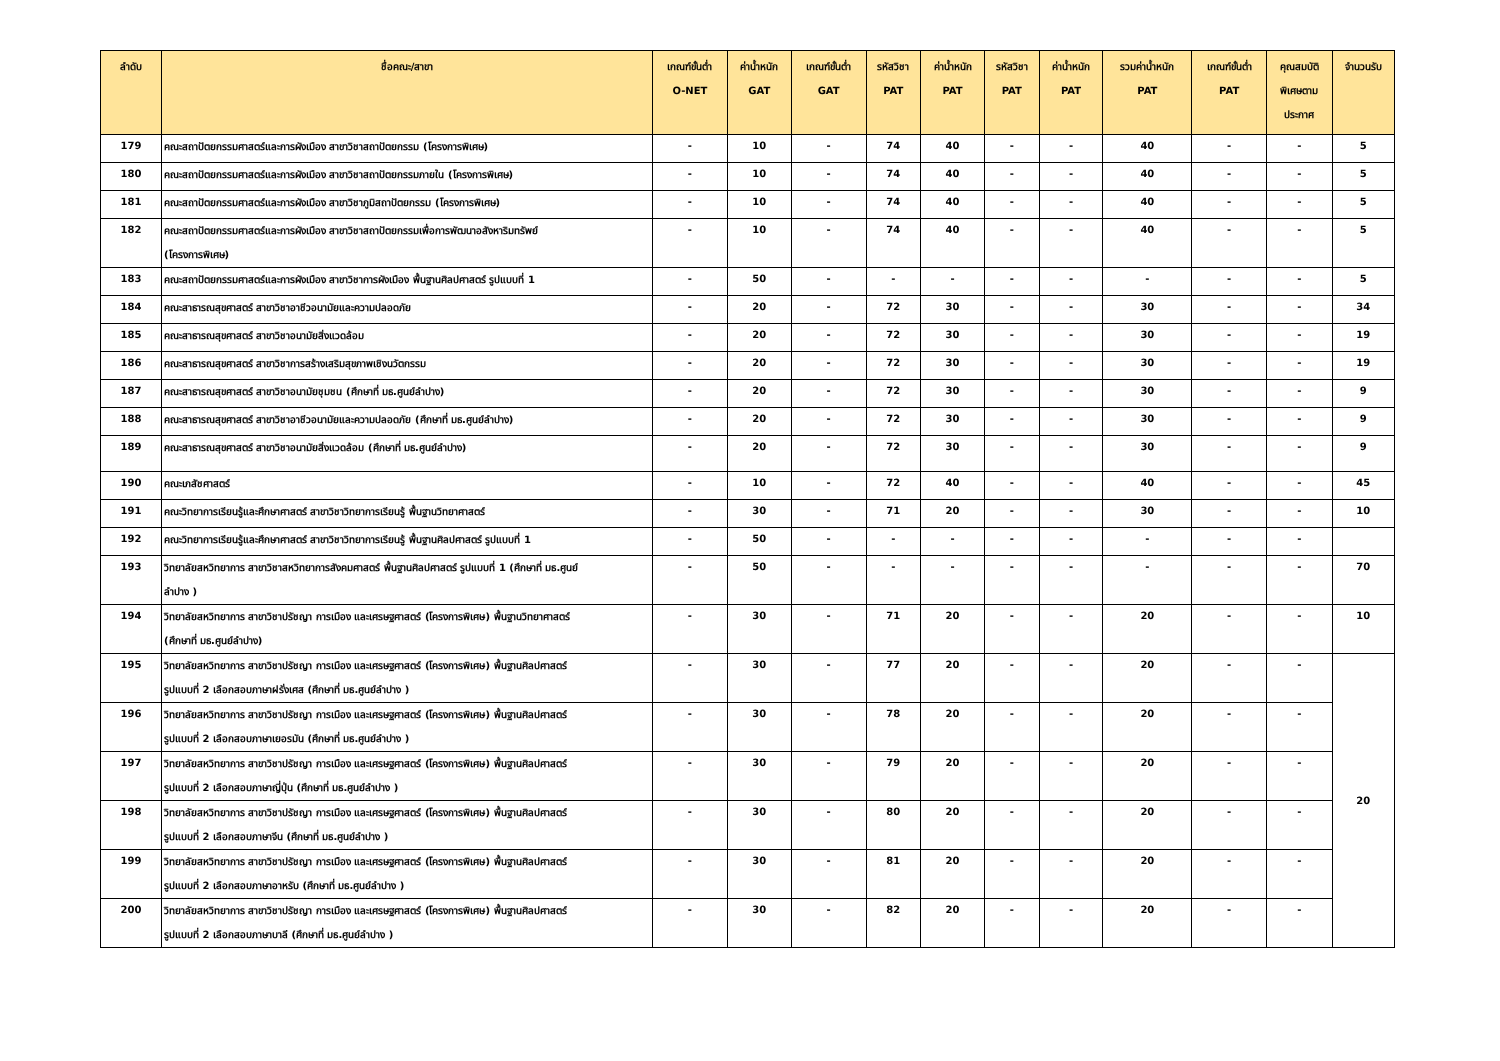| ลำดับ | ชื่อคณะ/สาขา | เกณฑ์ขั้นต่ำ O-NET | ค่าน้ำหนัก GAT | เกณฑ์ขั้นต่ำ GAT | รหัสวิชา PAT | ค่าน้ำหนัก PAT | รหัสวิชา PAT | ค่าน้ำหนัก PAT | รวมค่าน้ำหนัก PAT | เกณฑ์ขั้นต่ำ PAT | คุณสมบัติ พิเศษตาม ประกาศ | จำนวนรับ |
| --- | --- | --- | --- | --- | --- | --- | --- | --- | --- | --- | --- | --- |
| 179 | คณะสถาปัตยกรรมศาสตร์และการผังเมือง สาขาวิชาสถาปัตยกรรม (โครงการพิเศษ) | - | 10 | - | 74 | 40 | - | - | 40 | - | - | 5 |
| 180 | คณะสถาปัตยกรรมศาสตร์และการผังเมือง สาขาวิชาสถาปัตยกรรมภายใน (โครงการพิเศษ) | - | 10 | - | 74 | 40 | - | - | 40 | - | - | 5 |
| 181 | คณะสถาปัตยกรรมศาสตร์และการผังเมือง สาขาวิชาภูมิสถาปัตยกรรม (โครงการพิเศษ) | - | 10 | - | 74 | 40 | - | - | 40 | - | - | 5 |
| 182 | คณะสถาปัตยกรรมศาสตร์และการผังเมือง สาขาวิชาสถาปัตยกรรมเพื่อการพัฒนาอสังหาริมทรัพย์ (โครงการพิเศษ) | - | 10 | - | 74 | 40 | - | - | 40 | - | - | 5 |
| 183 | คณะสถาปัตยกรรมศาสตร์และการผังเมือง สาขาวิชาการผังเมือง พื้นฐานศิลปศาสตร์ รูปแบบที่ 1 | - | 50 | - | - | - | - | - | - | - | - | 5 |
| 184 | คณะสาธารณสุขศาสตร์ สาขาวิชาอาชีวอนามัยและความปลอดภัย | - | 20 | - | 72 | 30 | - | - | 30 | - | - | 34 |
| 185 | คณะสาธารณสุขศาสตร์ สาขาวิชาอนามัยสิ่งแวดล้อม | - | 20 | - | 72 | 30 | - | - | 30 | - | - | 19 |
| 186 | คณะสาธารณสุขศาสตร์ สาขาวิชาการสร้างเสริมสุขภาพเชิงนวัตกรรม | - | 20 | - | 72 | 30 | - | - | 30 | - | - | 19 |
| 187 | คณะสาธารณสุขศาสตร์ สาขาวิชาอนามัยชุมชน (ศึกษาที่ มธ.ศูนย์ลำปาง) | - | 20 | - | 72 | 30 | - | - | 30 | - | - | 9 |
| 188 | คณะสาธารณสุขศาสตร์ สาขาวิชาอาชีวอนามัยและความปลอดภัย (ศึกษาที่ มธ.ศูนย์ลำปาง) | - | 20 | - | 72 | 30 | - | - | 30 | - | - | 9 |
| 189 | คณะสาธารณสุขศาสตร์ สาขาวิชาอนามัยสิ่งแวดล้อม (ศึกษาที่ มธ.ศูนย์ลำปาง) | - | 20 | - | 72 | 30 | - | - | 30 | - | - | 9 |
| 190 | คณะเภสัชศาสตร์ | - | 10 | - | 72 | 40 | - | - | 40 | - | - | 45 |
| 191 | คณะวิทยาการเรียนรู้และศึกษาศาสตร์ สาขาวิชาวิทยาการเรียนรู้ พื้นฐานวิทยาศาสตร์ | - | 30 | - | 71 | 20 | - | - | 30 | - | - | 10 |
| 192 | คณะวิทยาการเรียนรู้และศึกษาศาสตร์ สาขาวิชาวิทยาการเรียนรู้ พื้นฐานศิลปศาสตร์ รูปแบบที่ 1 | - | 50 | - | - | - | - | - | - | - | - | |
| 193 | วิทยาลัยสหวิทยาการ สาขาวิชาสหวิทยาการสังคมศาสตร์ พื้นฐานศิลปศาสตร์ รูปแบบที่ 1 (ศึกษาที่ มธ.ศูนย์ ลำปาง ) | - | 50 | - | - | - | - | - | - | - | - | 70 |
| 194 | วิทยาลัยสหวิทยาการ สาขาวิชาปรัชญา การเมือง และเศรษฐศาสตร์ (โครงการพิเศษ) พื้นฐานวิทยาศาสตร์ (ศึกษาที่ มธ.ศูนย์ลำปาง) | - | 30 | - | 71 | 20 | - | - | 20 | - | - | 10 |
| 195 | วิทยาลัยสหวิทยาการ สาขาวิชาปรัชญา การเมือง และเศรษฐศาสตร์ (โครงการพิเศษ) พื้นฐานศิลปศาสตร์ รูปแบบที่ 2 เลือกสอบภาษาฝรั่งเศส (ศึกษาที่ มธ.ศูนย์ลำปาง ) | - | 30 | - | 77 | 20 | - | - | 20 | - | - | 20 |
| 196 | วิทยาลัยสหวิทยาการ สาขาวิชาปรัชญา การเมือง และเศรษฐศาสตร์ (โครงการพิเศษ) พื้นฐานศิลปศาสตร์ รูปแบบที่ 2 เลือกสอบภาษาเยอรมัน (ศึกษาที่ มธ.ศูนย์ลำปาง ) | - | 30 | - | 78 | 20 | - | - | 20 | - | - | |
| 197 | วิทยาลัยสหวิทยาการ สาขาวิชาปรัชญา การเมือง และเศรษฐศาสตร์ (โครงการพิเศษ) พื้นฐานศิลปศาสตร์ รูปแบบที่ 2 เลือกสอบภาษาญี่ปุ่น (ศึกษาที่ มธ.ศูนย์ลำปาง ) | - | 30 | - | 79 | 20 | - | - | 20 | - | - | |
| 198 | วิทยาลัยสหวิทยาการ สาขาวิชาปรัชญา การเมือง และเศรษฐศาสตร์ (โครงการพิเศษ) พื้นฐานศิลปศาสตร์ รูปแบบที่ 2 เลือกสอบภาษาจีน (ศึกษาที่ มธ.ศูนย์ลำปาง ) | - | 30 | - | 80 | 20 | - | - | 20 | - | - | |
| 199 | วิทยาลัยสหวิทยาการ สาขาวิชาปรัชญา การเมือง และเศรษฐศาสตร์ (โครงการพิเศษ) พื้นฐานศิลปศาสตร์ รูปแบบที่ 2 เลือกสอบภาษาอาหรับ (ศึกษาที่ มธ.ศูนย์ลำปาง ) | - | 30 | - | 81 | 20 | - | - | 20 | - | - | |
| 200 | วิทยาลัยสหวิทยาการ สาขาวิชาปรัชญา การเมือง และเศรษฐศาสตร์ (โครงการพิเศษ) พื้นฐานศิลปศาสตร์ รูปแบบที่ 2 เลือกสอบภาษาบาลี (ศึกษาที่ มธ.ศูนย์ลำปาง ) | - | 30 | - | 82 | 20 | - | - | 20 | - | - | |